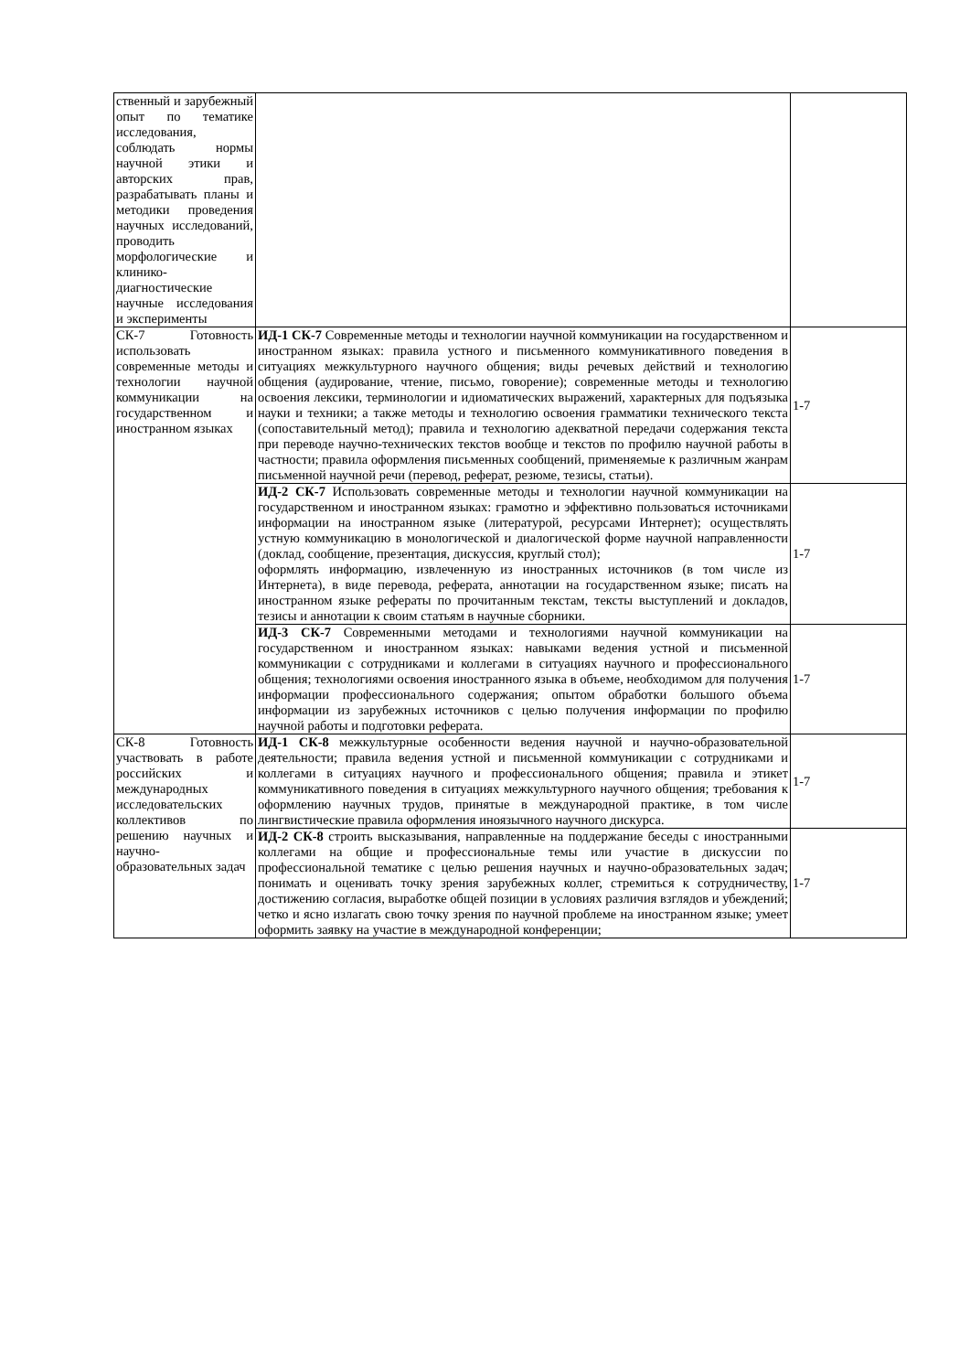| ственный и зарубежный опыт по тематике исследования, соблюдать нормы научной этики и авторских прав, разрабатывать планы и методики проведения научных исследований, проводить морфологические и клинико-диагностические научные исследования и эксперименты | | |
| СК-7 Готовность использовать современные методы и технологии научной коммуникации на государственном и иностранном языках | ИД-1 СК-7 Современные методы и технологии научной коммуникации на государственном и иностранном языках: правила устного и письменного коммуникативного поведения в ситуациях межкультурного научного общения; виды речевых действий и технологию общения (аудирование, чтение, письмо, говорение); современные методы и технологию освоения лексики, терминологии и идиоматических выражений, характерных для подъязыка науки и техники; а также методы и технологию освоения грамматики технического текста (сопоставительный метод); правила и технологию адекватной передачи содержания текста при переводе научно-технических текстов вообще и текстов по профилю научной работы в частности; правила оформления письменных сообщений, применяемые к различным жанрам письменной научной речи (перевод, реферат, резюме, тезисы, статьи). | 1-7 |
| | ИД-2 СК-7 Использовать современные методы и технологии научной коммуникации на государственном и иностранном языках: грамотно и эффективно пользоваться источниками информации на иностранном языке (литературой, ресурсами Интернет); осуществлять устную коммуникацию в монологической и диалогической форме научной направленности (доклад, сообщение, презентация, дискуссия, круглый стол); оформлять информацию, извлеченную из иностранных источников (в том числе из Интернета), в виде перевода, реферата, аннотации на государственном языке; писать на иностранном языке рефераты по прочитанным текстам, тексты выступлений и докладов, тезисы и аннотации к своим статьям в научные сборники. | 1-7 |
| | ИД-3 СК-7 Современными методами и технологиями научной коммуникации на государственном и иностранном языках: навыками ведения устной и письменной коммуникации с сотрудниками и коллегами в ситуациях научного и профессионального общения; технологиями освоения иностранного языка в объеме, необходимом для получения информации профессионального содержания; опытом обработки большого объема информации из зарубежных источников с целью получения информации по профилю научной работы и подготовки реферата. | 1-7 |
| СК-8 Готовность участвовать в работе российских и международных исследовательских коллективов по решению научных и научно-образовательных задач | ИД-1 СК-8 межкультурные особенности ведения научной и научно-образовательной деятельности; правила ведения устной и письменной коммуникации с сотрудниками и коллегами в ситуациях научного и профессионального общения; правила и этикет коммуникативного поведения в ситуациях межкультурного научного общения; требования к оформлению научных трудов, принятые в международной практике, в том числе лингвистические правила оформления иноязычного научного дискурса. | 1-7 |
| | ИД-2 СК-8 строить высказывания, направленные на поддержание беседы с иностранными коллегами на общие и профессиональные темы или участие в дискуссии по профессиональной тематике с целью решения научных и научно-образовательных задач; понимать и оценивать точку зрения зарубежных коллег, стремиться к сотрудничеству, достижению согласия, выработке общей позиции в условиях различия взглядов и убеждений; четко и ясно излагать свою точку зрения по научной проблеме на иностранном языке; умеет оформить заявку на участие в международной конференции; | 1-7 |